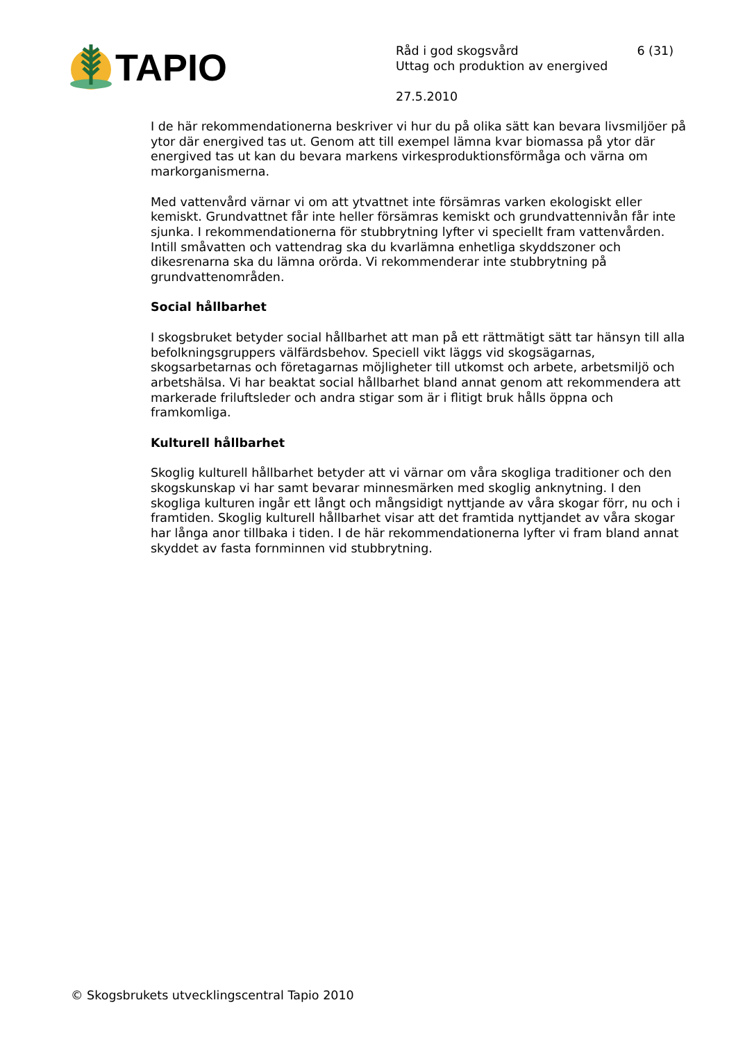TAPIO
Råd i god skogsvård 6 (31)
Uttag och produktion av energived
27.5.2010
I de här rekommendationerna beskriver vi hur du på olika sätt kan bevara livsmiljöer på ytor där energived tas ut. Genom att till exempel lämna kvar biomassa på ytor där energived tas ut kan du bevara markens virkesproduktionsförmåga och värna om markorganismerna.
Med vattenvård värnar vi om att ytvattnet inte försämras varken ekologiskt eller kemiskt. Grundvattnet får inte heller försämras kemiskt och grundvattennivån får inte sjunka. I rekommendationerna för stubbrytning lyfter vi speciellt fram vattenvården. Intill småvatten och vattendrag ska du kvarlämna enhetliga skyddszoner och dikesrenarna ska du lämna orörda. Vi rekommenderar inte stubbrytning på grundvattenområden.
Social hållbarhet
I skogsbruket betyder social hållbarhet att man på ett rättmätigt sätt tar hänsyn till alla befolkningsgruppers välfärdsbehov. Speciell vikt läggs vid skogsägarnas, skogsarbetarnas och företagarnas möjligheter till utkomst och arbete, arbetsmiljö och arbetshälsa. Vi har beaktat social hållbarhet bland annat genom att rekommendera att markerade friluftsleder och andra stigar som är i flitigt bruk hålls öppna och framkomliga.
Kulturell hållbarhet
Skoglig kulturell hållbarhet betyder att vi värnar om våra skogliga traditioner och den skogskunskap vi har samt bevarar minnesmärken med skoglig anknytning. I den skogliga kulturen ingår ett långt och mångsidigt nyttjande av våra skogar förr, nu och i framtiden. Skoglig kulturell hållbarhet visar att det framtida nyttjandet av våra skogar har långa anor tillbaka i tiden. I de här rekommendationerna lyfter vi fram bland annat skyddet av fasta fornminnen vid stubbrytning.
© Skogsbrukets utvecklingscentral Tapio 2010